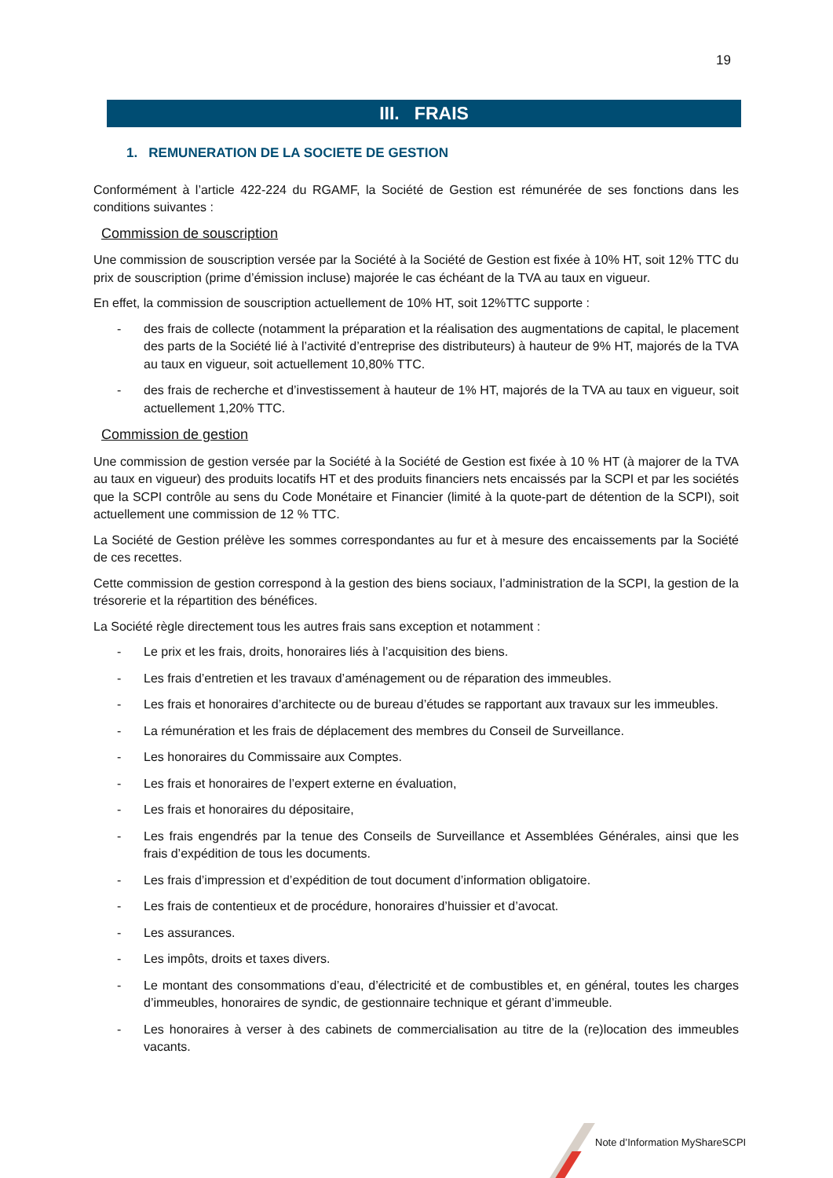19
III. FRAIS
1. REMUNERATION DE LA SOCIETE DE GESTION
Conformément à l’article 422-224 du RGAMF, la Société de Gestion est rémunérée de ses fonctions dans les conditions suivantes :
Commission de souscription
Une commission de souscription versée par la Société à la Société de Gestion est fixée à 10% HT, soit 12% TTC du prix de souscription (prime d’émission incluse) majorée le cas échéant de la TVA au taux en vigueur.
En effet, la commission de souscription actuellement de 10% HT, soit 12%TTC supporte :
- des frais de collecte (notamment la préparation et la réalisation des augmentations de capital, le placement des parts de la Société lié à l’activité d’entreprise des distributeurs) à hauteur de 9% HT, majorés de la TVA au taux en vigueur, soit actuellement 10,80% TTC.
- des frais de recherche et d’investissement à hauteur de 1% HT, majorés de la TVA au taux en vigueur, soit actuellement 1,20% TTC.
Commission de gestion
Une commission de gestion versée par la Société à la Société de Gestion est fixée à 10 % HT (à majorer de la TVA au taux en vigueur) des produits locatifs HT et des produits financiers nets encaissés par la SCPI et par les sociétés que la SCPI contrôle au sens du Code Monétaire et Financier (limité à la quote-part de détention de la SCPI), soit actuellement une commission de 12 % TTC.
La Société de Gestion prélève les sommes correspondantes au fur et à mesure des encaissements par la Société de ces recettes.
Cette commission de gestion correspond à la gestion des biens sociaux, l’administration de la SCPI, la gestion de la trésorerie et la répartition des bénéfices.
La Société règle directement tous les autres frais sans exception et notamment :
- Le prix et les frais, droits, honoraires liés à l’acquisition des biens.
- Les frais d’entretien et les travaux d’aménagement ou de réparation des immeubles.
- Les frais et honoraires d’architecte ou de bureau d’études se rapportant aux travaux sur les immeubles.
- La rémunération et les frais de déplacement des membres du Conseil de Surveillance.
- Les honoraires du Commissaire aux Comptes.
- Les frais et honoraires de l’expert externe en évaluation,
- Les frais et honoraires du dépositaire,
- Les frais engendrés par la tenue des Conseils de Surveillance et Assemblées Générales, ainsi que les frais d’expédition de tous les documents.
- Les frais d’impression et d’expédition de tout document d’information obligatoire.
- Les frais de contentieux et de procédure, honoraires d’huissier et d’avocat.
- Les assurances.
- Les impôts, droits et taxes divers.
- Le montant des consommations d’eau, d’électricité et de combustibles et, en général, toutes les charges d’immeubles, honoraires de syndic, de gestionnaire technique et gérant d’immeuble.
- Les honoraires à verser à des cabinets de commercialisation au titre de la (re)location des immeubles vacants.
Note d’Information MyShareSCPI